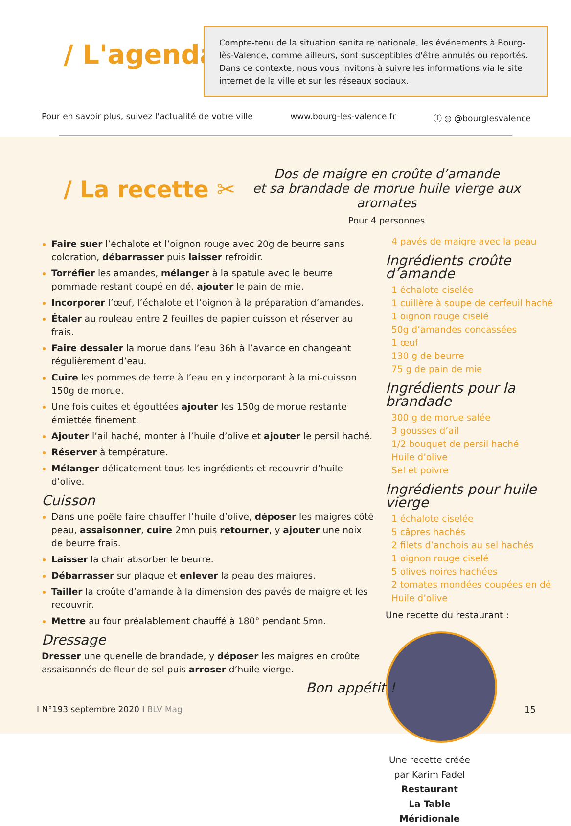/ L'agenda /
Compte-tenu de la situation sanitaire nationale, les événements à Bourg-lès-Valence, comme ailleurs, sont susceptibles d'être annulés ou reportés. Dans ce contexte, nous vous invitons à suivre les informations via le site internet de la ville et sur les réseaux sociaux.
Pour en savoir plus, suivez l'actualité de votre ville www.bourg-les-valence.fr ⓕ ◎ @bourglesvalence
/ La recette ✂
Dos de maigre en croûte d’amande
et sa brandade de morue huile vierge aux aromates
Pour 4 personnes
Faire suer l’échalote et l’oignon rouge avec 20g de beurre sans coloration, débarrasser puis laisser refroidir.
Torréfier les amandes, mélanger à la spatule avec le beurre pommade restant coupé en dé, ajouter le pain de mie.
Incorporer l’œuf, l’échalote et l’oignon à la préparation d’amandes.
Étaler au rouleau entre 2 feuilles de papier cuisson et réserver au frais.
Faire dessaler la morue dans l’eau 36h à l’avance en changeant régulièrement d’eau.
Cuire les pommes de terre à l’eau en y incorporant à la mi-cuisson 150g de morue.
Une fois cuites et égouttées ajouter les 150g de morue restante émiettée finement.
Ajouter l’ail haché, monter à l’huile d’olive et ajouter le persil haché.
Réserver à température.
Mélanger délicatement tous les ingrédients et recouvrir d’huile d’olive.
Cuisson
Dans une poêle faire chauffer l’huile d’olive, déposer les maigres côté peau, assaisonner, cuire 2mn puis retourner, y ajouter une noix de beurre frais.
Laisser la chair absorber le beurre.
Débarrasser sur plaque et enlever la peau des maigres.
Tailler la croûte d’amande à la dimension des pavés de maigre et les recouvrir.
Mettre au four préalablement chauffé à 180° pendant 5mn.
Dressage
Dresser une quenelle de brandade, y déposer les maigres en croûte assaisonnés de fleur de sel puis arroser d’huile vierge.
4 pavés de maigre avec la peau
Ingrédients croûte d’amande
1 échalote ciselée
1 cuillère à soupe de cerfeuil haché
1 oignon rouge ciselé
50g d’amandes concassées
1 œuf
130 g de beurre
75 g de pain de mie
Ingrédients pour la brandade
300 g de morue salée
3 gousses d’ail
1/2 bouquet de persil haché
Huile d’olive
Sel et poivre
Ingrédients pour huile vierge
1 échalote ciselée
5 câpres hachés
2 filets d’anchois au sel hachés
1 oignon rouge ciselé
5 olives noires hachées
2 tomates mondées coupées en dé
Huile d’olive
Une recette du restaurant :
Une recette créée par Karim Fadel
Restaurant
La Table Méridionale
Bon appétit !
I N°193 septembre 2020 I BLV Mag
15